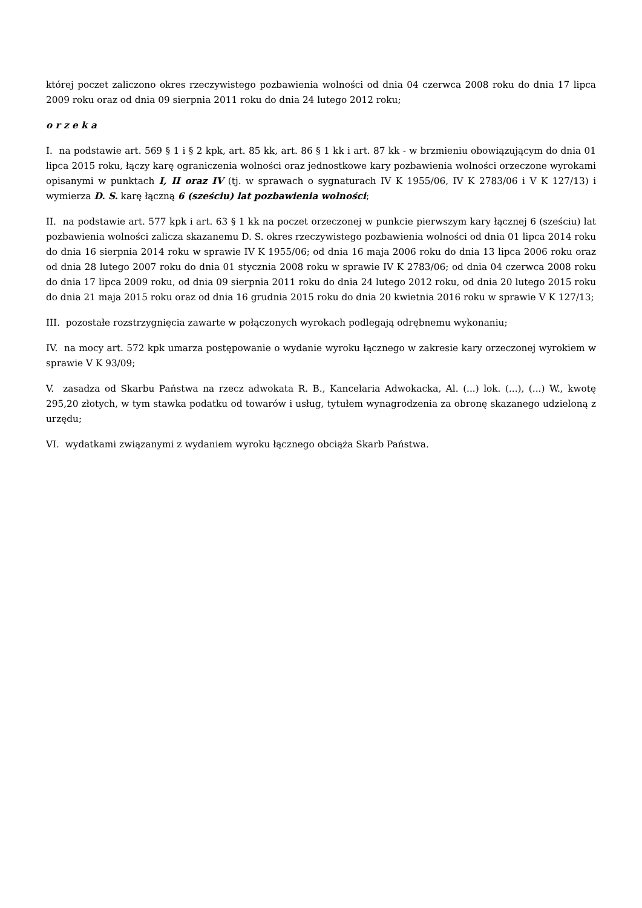której poczet zaliczono okres rzeczywistego pozbawienia wolności od dnia 04 czerwca 2008 roku do dnia 17 lipca 2009 roku oraz od dnia 09 sierpnia 2011 roku do dnia 24 lutego 2012 roku;
o r z e k a
I. na podstawie art. 569 § 1 i § 2 kpk, art. 85 kk, art. 86 § 1 kk i art. 87 kk - w brzmieniu obowiązującym do dnia 01 lipca 2015 roku, łączy karę ograniczenia wolności oraz jednostkowe kary pozbawienia wolności orzeczone wyrokami opisanymi w punktach I, II oraz IV (tj. w sprawach o sygnaturach IV K 1955/06, IV K 2783/06 i V K 127/13) i wymierza D. S. karę łączną 6 (sześciu) lat pozbawienia wolności;
II. na podstawie art. 577 kpk i art. 63 § 1 kk na poczet orzeczonej w punkcie pierwszym kary łącznej 6 (sześciu) lat pozbawienia wolności zalicza skazanemu D. S. okres rzeczywistego pozbawienia wolności od dnia 01 lipca 2014 roku do dnia 16 sierpnia 2014 roku w sprawie IV K 1955/06; od dnia 16 maja 2006 roku do dnia 13 lipca 2006 roku oraz od dnia 28 lutego 2007 roku do dnia 01 stycznia 2008 roku w sprawie IV K 2783/06; od dnia 04 czerwca 2008 roku do dnia 17 lipca 2009 roku, od dnia 09 sierpnia 2011 roku do dnia 24 lutego 2012 roku, od dnia 20 lutego 2015 roku do dnia 21 maja 2015 roku oraz od dnia 16 grudnia 2015 roku do dnia 20 kwietnia 2016 roku w sprawie V K 127/13;
III. pozostałe rozstrzygnięcia zawarte w połączonych wyrokach podlegają odrębnemu wykonaniu;
IV. na mocy art. 572 kpk umarza postępowanie o wydanie wyroku łącznego w zakresie kary orzeczonej wyrokiem w sprawie V K 93/09;
V. zasadza od Skarbu Państwa na rzecz adwokata R. B., Kancelaria Adwokacka, Al. (...) lok. (...), (...) W., kwotę 295,20 złotych, w tym stawka podatku od towarów i usług, tytułem wynagrodzenia za obronę skazanego udzieloną z urzędu;
VI. wydatkami związanymi z wydaniem wyroku łącznego obciąża Skarb Państwa.